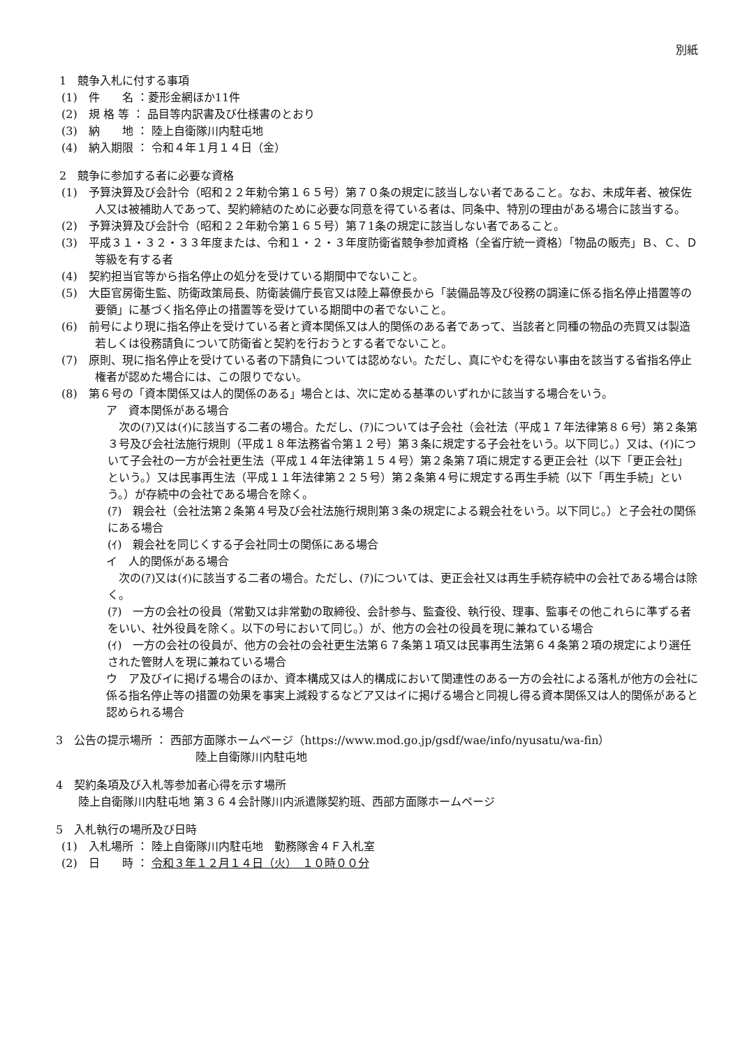別紙
1　競争入札に付する事項
(1)　件　　名 ：菱形金網ほか11件
(2)　規 格 等 ： 品目等内訳書及び仕様書のとおり
(3)　納　　地 ： 陸上自衛隊川内駐屯地
(4)　納入期限 ： 令和４年１月１４日（金）
2　競争に参加する者に必要な資格
(1)　予算決算及び会計令（昭和２２年勅令第１６５号）第７０条の規定に該当しない者であること。なお、未成年者、被保佐人又は被補助人であって、契約締結のために必要な同意を得ている者は、同条中、特別の理由がある場合に該当する。
(2)　予算決算及び会計令（昭和２２年勅令第１６５号）第７1条の規定に該当しない者であること。
(3)　平成３１・３２・３３年度または、令和１・２・３年度防衛省競争参加資格（全省庁統一資格）「物品の販売」Ｂ、Ｃ、Ｄ等級を有する者
(4)　契約担当官等から指名停止の処分を受けている期間中でないこと。
(5)　大臣官房衛生監、防衛政策局長、防衛装備庁長官又は陸上幕僚長から「装備品等及び役務の調達に係る指名停止措置等の要領」に基づく指名停止の措置等を受けている期間中の者でないこと。
(6)　前号により現に指名停止を受けている者と資本関係又は人的関係のある者であって、当該者と同種の物品の売買又は製造若しくは役務請負について防衛省と契約を行おうとする者でないこと。
(7)　原則、現に指名停止を受けている者の下請負については認めない。ただし、真にやむを得ない事由を該当する省指名停止権者が認めた場合には、この限りでない。
(8)　第６号の「資本関係又は人的関係のある」場合とは、次に定める基準のいずれかに該当する場合をいう。
ア　資本関係がある場合
　次の(ｱ)又は(ｲ)に該当する二者の場合。ただし、(ｱ)については子会社（会社法（平成１７年法律第８６号）第２条第３号及び会社法施行規則（平成１８年法務省令第１２号）第３条に規定する子会社をいう。以下同じ。）又は、(ｲ)について子会社の一方が会社更生法（平成１４年法律第１５４号）第２条第７項に規定する更正会社（以下「更正会社」という。）又は民事再生法（平成１１年法律第２２５号）第２条第４号に規定する再生手続（以下「再生手続」という。）が存続中の会社である場合を除く。
(ｱ)　親会社（会社法第２条第４号及び会社法施行規則第３条の規定による親会社をいう。以下同じ。）と子会社の関係にある場合
(ｲ)　親会社を同じくする子会社同士の関係にある場合
イ　人的関係がある場合
　次の(ｱ)又は(ｲ)に該当する二者の場合。ただし、(ｱ)については、更正会社又は再生手続存続中の会社である場合は除く。
(ｱ)　一方の会社の役員（常勤又は非常勤の取締役、会計参与、監査役、執行役、理事、監事その他これらに準ずる者をいい、社外役員を除く。以下の号において同じ。）が、他方の会社の役員を現に兼ねている場合
(ｲ)　一方の会社の役員が、他方の会社の会社更生法第６７条第１項又は民事再生法第６４条第２項の規定により選任された管財人を現に兼ねている場合
ウ　ア及びイに掲げる場合のほか、資本構成又は人的構成において関連性のある一方の会社による落札が他方の会社に係る指名停止等の措置の効果を事実上減殺するなどア又はイに掲げる場合と同視し得る資本関係又は人的関係があると認められる場合
3　公告の提示場所 ： 西部方面隊ホームページ（https://www.mod.go.jp/gsdf/wae/info/nyusatu/wa-fin）
陸上自衛隊川内駐屯地
4　契約条項及び入札等参加者心得を示す場所
陸上自衛隊川内駐屯地 第３６４会計隊川内派遣隊契約班、西部方面隊ホームページ
5　入札執行の場所及び日時
(1)　入札場所 ： 陸上自衛隊川内駐屯地　勤務隊舎４Ｆ入札室
(2)　日　　時 ： 令和３年１２月１４日（火）　１０時００分